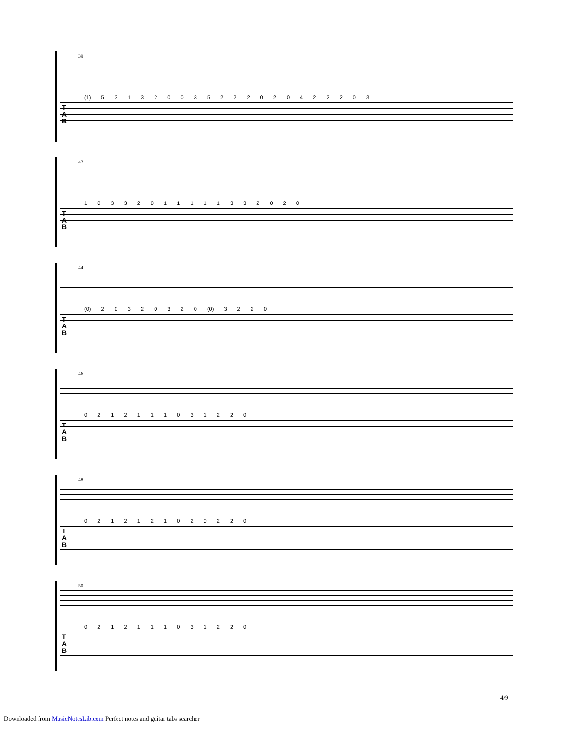39
T
A
B
(1) 5 3 1 3 2 0 0 3 5 2 2 2 0 2 0 4 2 2 2 0 3
42
T
A
B
1 0 3 3 2 0 1 1 1 1 1 3 3 2 0 2 0
44
T
A
B
(0) 2 0 3 2 0 3 2 0 (0) 3 2 2 0
46
T
A
B
0 2 1 2 1 1 1 0 3 1 2 2 0
48
T
A
B
0 2 1 2 1 2 1 0 2 0 2 2 0
50
T
A
B
0 2 1 2 1 1 1 0 3 1 2 2 0
4/9
Downloaded from MusicNotesLib.com Perfect notes and guitar tabs searcher